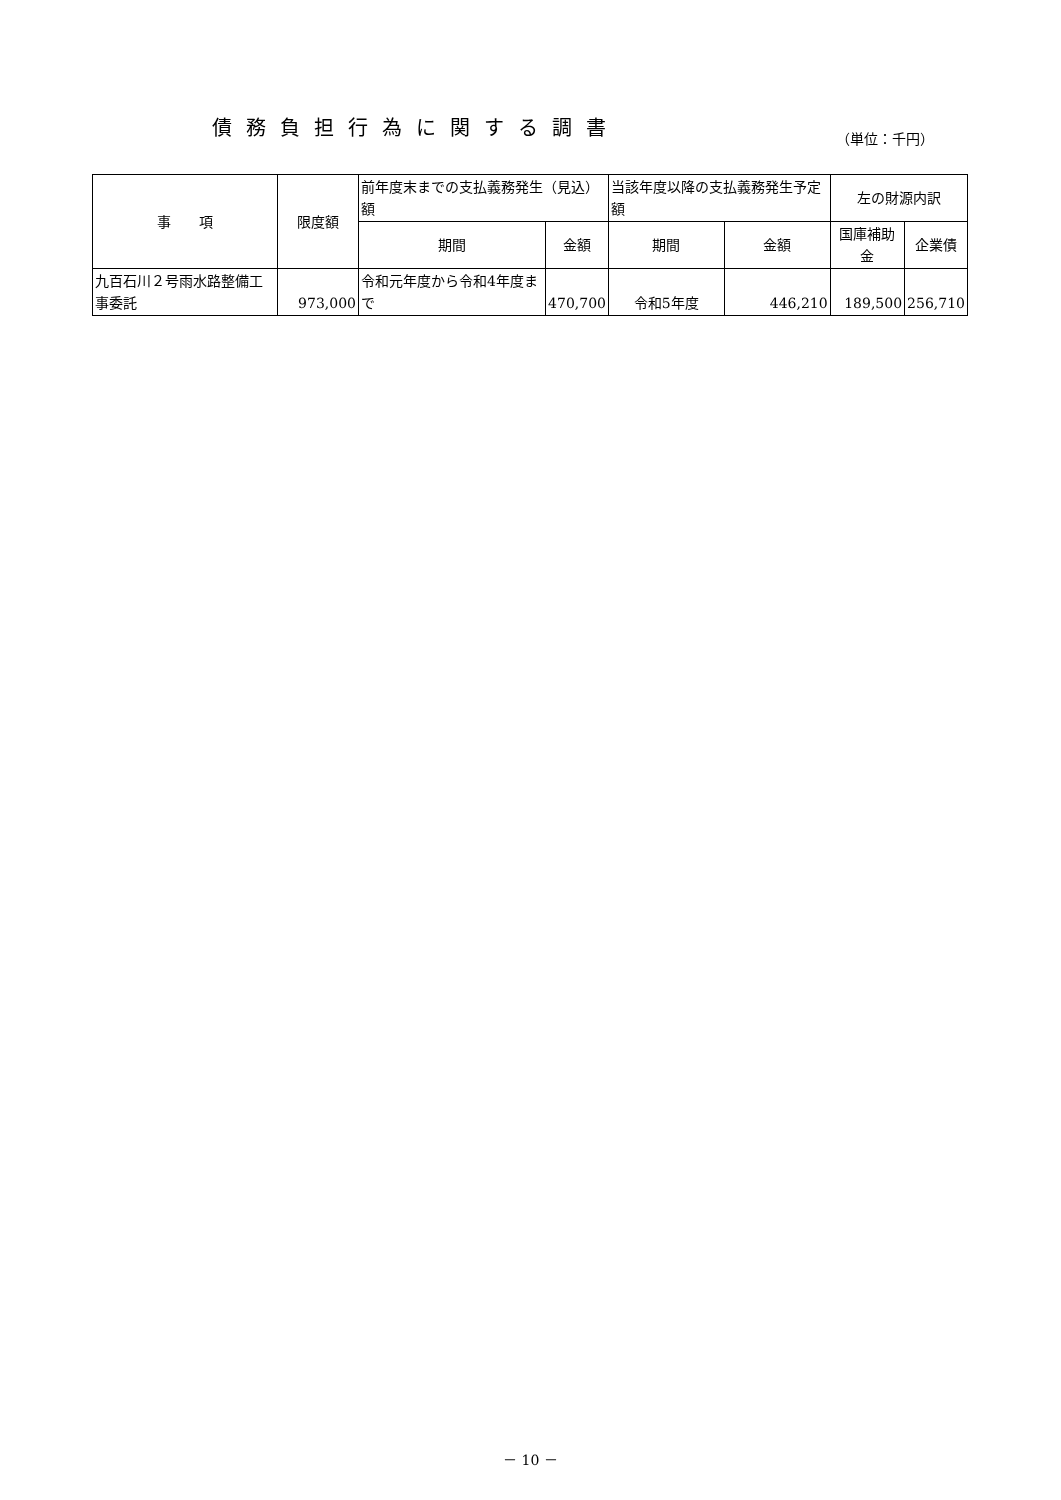債務負担行為に関する調書
（単位：千円）
| 事 項 | 限度額 | 前年度末までの支払義務発生（見込）額 | | 当該年度以降の支払義務発生予定額 | | 左の財源内訳 | |
| --- | --- | --- | --- | --- | --- | --- | --- |
| | | 期間 | 金額 | 期間 | 金額 | 国庫補助金 | 企業債 |
| 九百石川２号雨水路整備工事委託 | 973,000 | 令和元年度から令和4年度まで | 470,700 | 令和5年度 | 446,210 | 189,500 | 256,710 |
－ 10 －